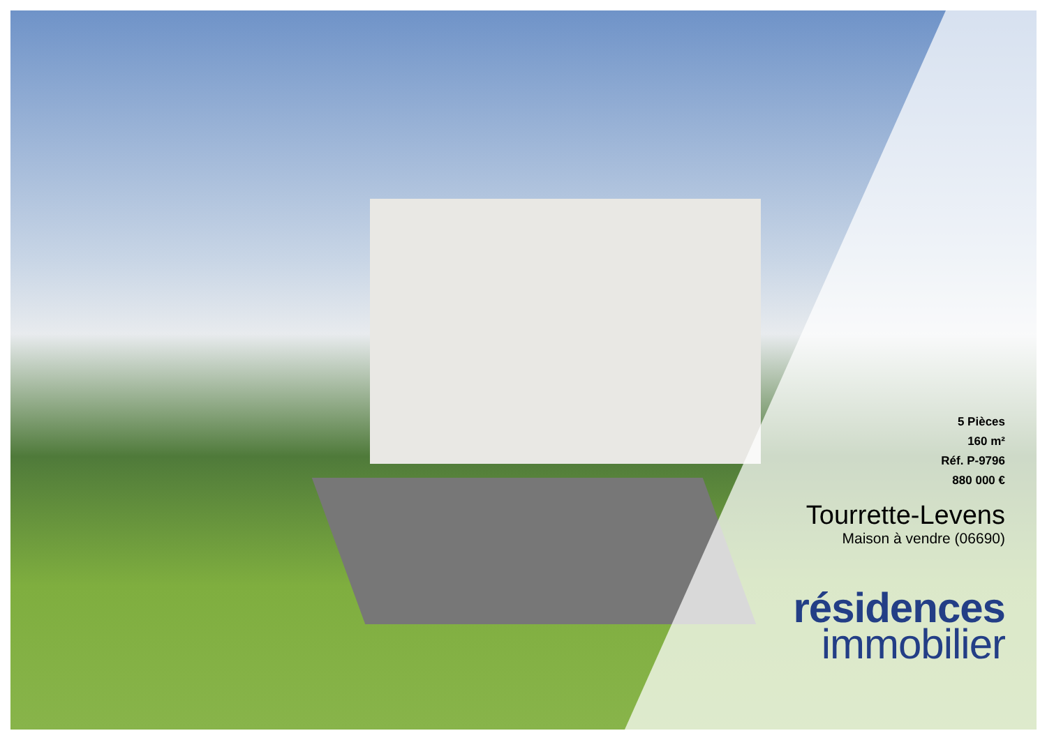5 Pièces
160 m²
Réf. P-9796
880 000 €
Tourrette-Levens
Maison à vendre (06690)
résidences
immobilier